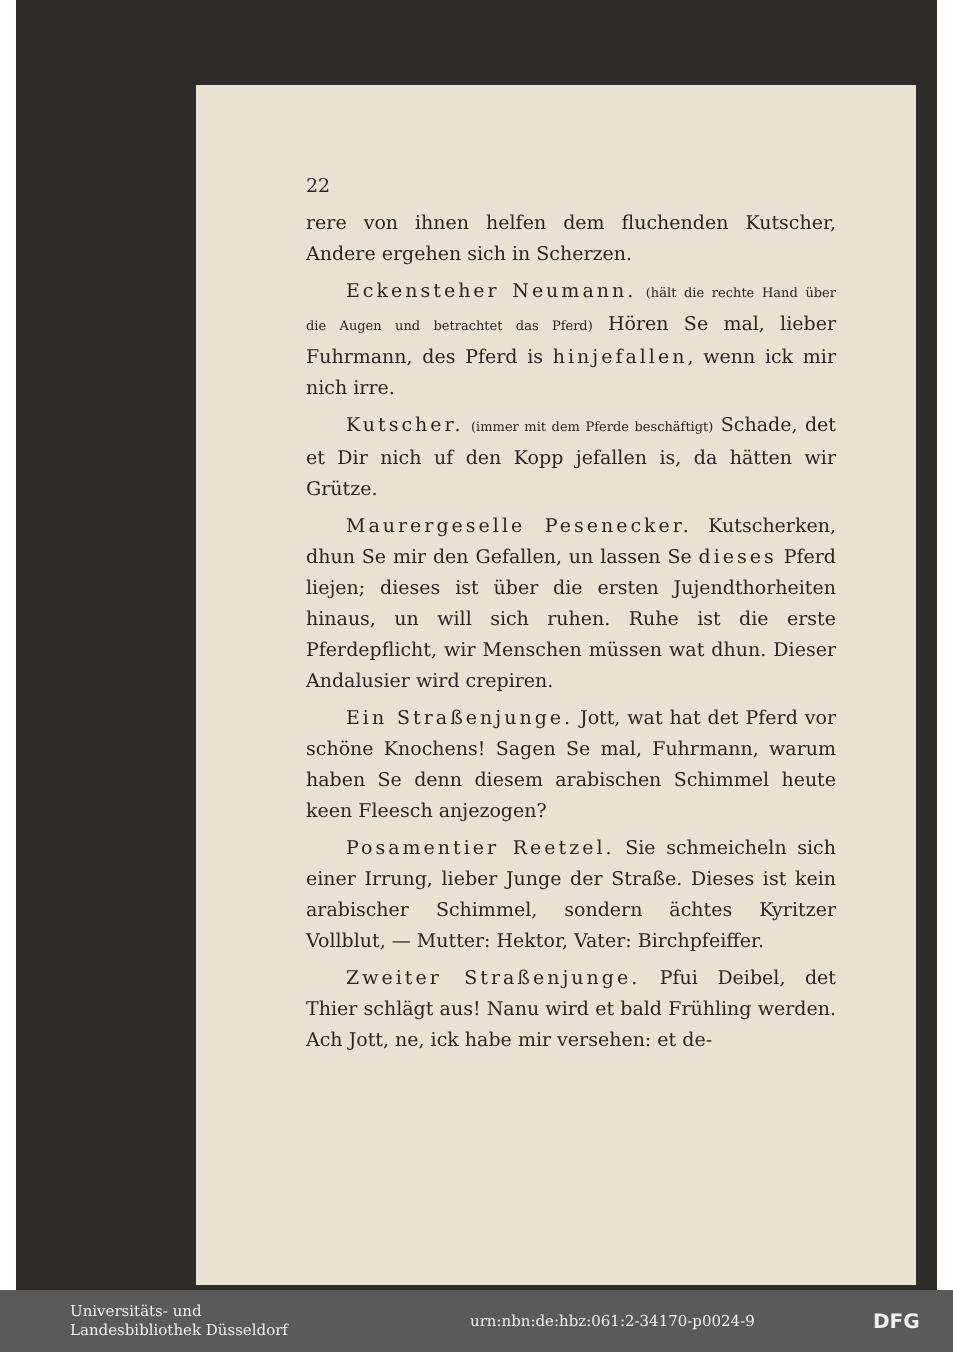22
rere von ihnen helfen dem fluchenden Kutscher, Andere ergehen sich in Scherzen.
Eckensteher Neumann. (hält die rechte Hand über die Augen und betrachtet das Pferd) Hören Se mal, lieber Fuhrmann, des Pferd is hinjefallen, wenn ick mir nich irre.
Kutscher. (immer mit dem Pferde beschäftigt) Schade, det et Dir nich uf den Kopp jefallen is, da hätten wir Grütze.
Maurergeselle Pesenecker. Kutscherken, dhun Se mir den Gefallen, un lassen Se dieses Pferd liejen; dieses ist über die ersten Jujendthorheiten hinaus, un will sich ruhen. Ruhe ist die erste Pferdepflicht, wir Menschen müssen wat dhun. Dieser Andalusier wird crepiren.
Ein Straßenjunge. Jott, wat hat det Pferd vor schöne Knochens! Sagen Se mal, Fuhrmann, warum haben Se denn diesem arabischen Schimmel heute keen Fleesch anjezogen?
Posamentier Reetzel. Sie schmeicheln sich einer Irrung, lieber Junge der Straße. Dieses ist kein arabischer Schimmel, sondern ächtes Kyritzer Vollblut, — Mutter: Hektor, Vater: Birchpfeiffer.
Zweiter Straßenjunge. Pfui Deibel, det Thier schlägt aus! Nanu wird et bald Frühling werden. Ach Jott, ne, ick habe mir versehen: et de-
Universitäts- und
Landesbibliothek Düsseldorf
urn:nbn:de:hbz:061:2-34170-p0024-9
DFG